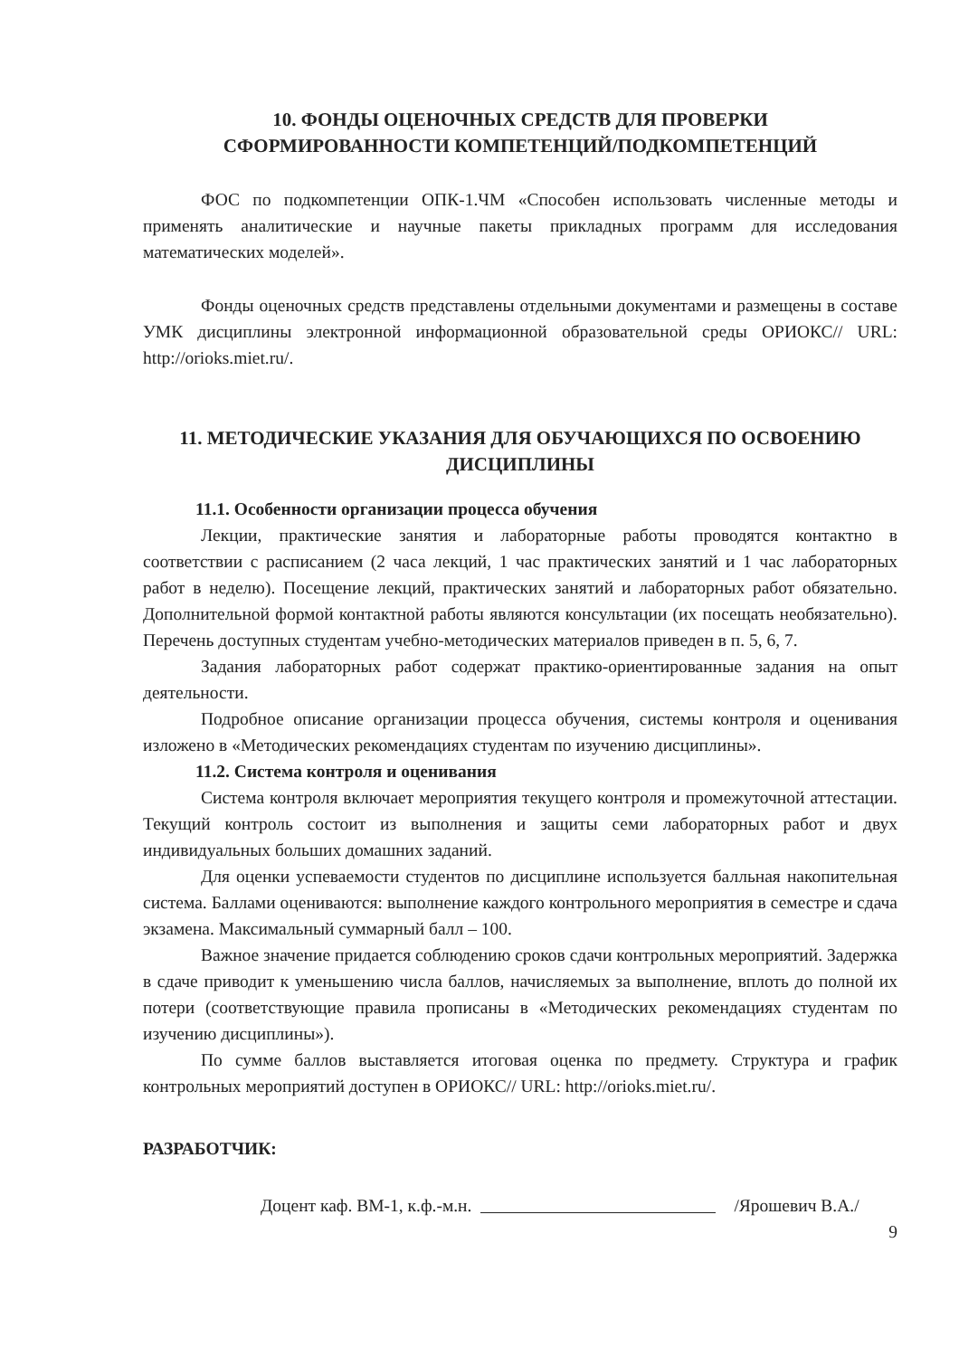10. ФОНДЫ ОЦЕНОЧНЫХ СРЕДСТВ ДЛЯ ПРОВЕРКИ
СФОРМИРОВАННОСТИ КОМПЕТЕНЦИЙ/ПОДКОМПЕТЕНЦИЙ
ФОС по подкомпетенции ОПК-1.ЧМ «Способен использовать численные методы и применять аналитические и научные пакеты прикладных программ для исследования математических моделей».
Фонды оценочных средств представлены отдельными документами и размещены в составе УМК дисциплины электронной информационной образовательной среды ОРИОКС// URL: http://orioks.miet.ru/.
11. МЕТОДИЧЕСКИЕ УКАЗАНИЯ ДЛЯ ОБУЧАЮЩИХСЯ ПО ОСВОЕНИЮ
ДИСЦИПЛИНЫ
11.1. Особенности организации процесса обучения
Лекции, практические занятия и лабораторные работы проводятся контактно в соответствии с расписанием (2 часа лекций, 1 час практических занятий и 1 час лабораторных работ в неделю). Посещение лекций, практических занятий и лабораторных работ обязательно. Дополнительной формой контактной работы являются консультации (их посещать необязательно). Перечень доступных студентам учебно-методических материалов приведен в п. 5, 6, 7.
Задания лабораторных работ содержат практико-ориентированные задания на опыт деятельности.
Подробное описание организации процесса обучения, системы контроля и оценивания изложено в «Методических рекомендациях студентам по изучению дисциплины».
11.2. Система контроля и оценивания
Система контроля включает мероприятия текущего контроля и промежуточной аттестации. Текущий контроль состоит из выполнения и защиты семи лабораторных работ и двух индивидуальных больших домашних заданий.
Для оценки успеваемости студентов по дисциплине используется балльная накопительная система. Баллами оцениваются: выполнение каждого контрольного мероприятия в семестре и сдача экзамена. Максимальный суммарный балл – 100.
Важное значение придается соблюдению сроков сдачи контрольных мероприятий. Задержка в сдаче приводит к уменьшению числа баллов, начисляемых за выполнение, вплоть до полной их потери (соответствующие правила прописаны в «Методических рекомендациях студентам по изучению дисциплины»).
По сумме баллов выставляется итоговая оценка по предмету. Структура и график контрольных мероприятий доступен в ОРИОКС// URL: http://orioks.miet.ru/.
РАЗРАБОТЧИК:
Доцент каф. ВМ-1, к.ф.-м.н. /Ярошевич В.А./
9